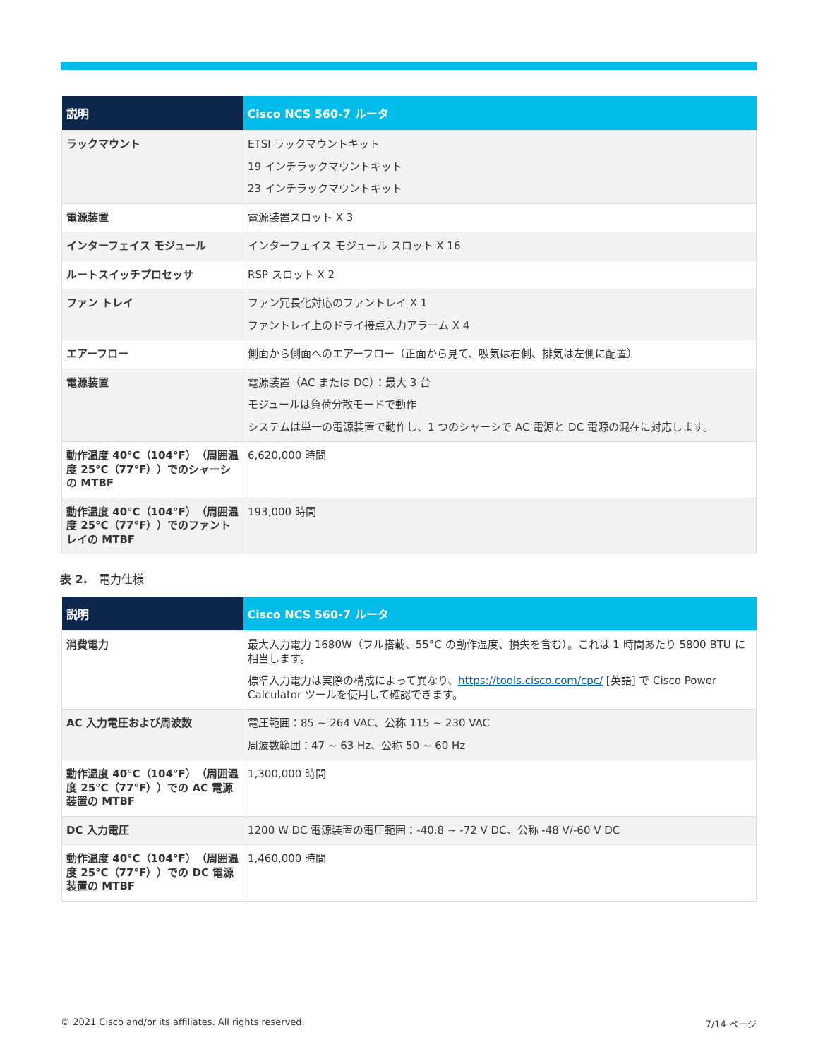| 説明 | Cisco NCS 560-7 ルータ |
| --- | --- |
| ラックマウント | ETSI ラックマウントキット 19 インチラックマウントキット 23 インチラックマウントキット |
| 電源装置 | 電源装置スロット X 3 |
| インターフェイス モジュール | インターフェイス モジュール スロット X 16 |
| ルートスイッチプロセッサ | RSP スロット X 2 |
| ファン トレイ | ファン冗長化対応のファントレイ X 1 ファントレイ上のドライ接点入力アラーム X 4 |
| エアーフロー | 側面から側面へのエアーフロー（正面から見て、吸気は右側、排気は左側に配置） |
| 電源装置 | 電源装置（AC または DC）：最大 3 台 モジュールは負荷分散モードで動作 システムは単一の電源装置で動作し、1 つのシャーシで AC 電源と DC 電源の混在に対応します。 |
| 動作温度 40°C（104°F）（周囲温度 25°C（77°F））でのシャーシの MTBF | 6,620,000 時間 |
| 動作温度 40°C（104°F）（周囲温度 25°C（77°F））でのファントレイの MTBF | 193,000 時間 |
表 2.　電力仕様
| 説明 | Cisco NCS 560-7 ルータ |
| --- | --- |
| 消費電力 | 最大入力電力 1680W（フル搭載、55°C の動作温度、損失を含む）。これは 1 時間あたり 5800 BTU に相当します。 標準入力電力は実際の構成によって異なり、 https://tools.cisco.com/cpc/ [英語] で Cisco Power Calculator ツールを使用して確認できます。 |
| AC 入力電圧および周波数 | 電圧範囲：85 ~ 264 VAC、公称 115 ~ 230 VAC 周波数範囲：47 ~ 63 Hz、公称 50 ~ 60 Hz |
| 動作温度 40°C（104°F）（周囲温度 25°C（77°F））での AC 電源装置の MTBF | 1,300,000 時間 |
| DC 入力電圧 | 1200 W DC 電源装置の電圧範囲：-40.8 ~ -72 V DC、公称 -48 V/-60 V DC |
| 動作温度 40°C（104°F）（周囲温度 25°C（77°F））での DC 電源装置の MTBF | 1,460,000 時間 |
© 2021 Cisco and/or its affiliates. All rights reserved. 7/14 ページ